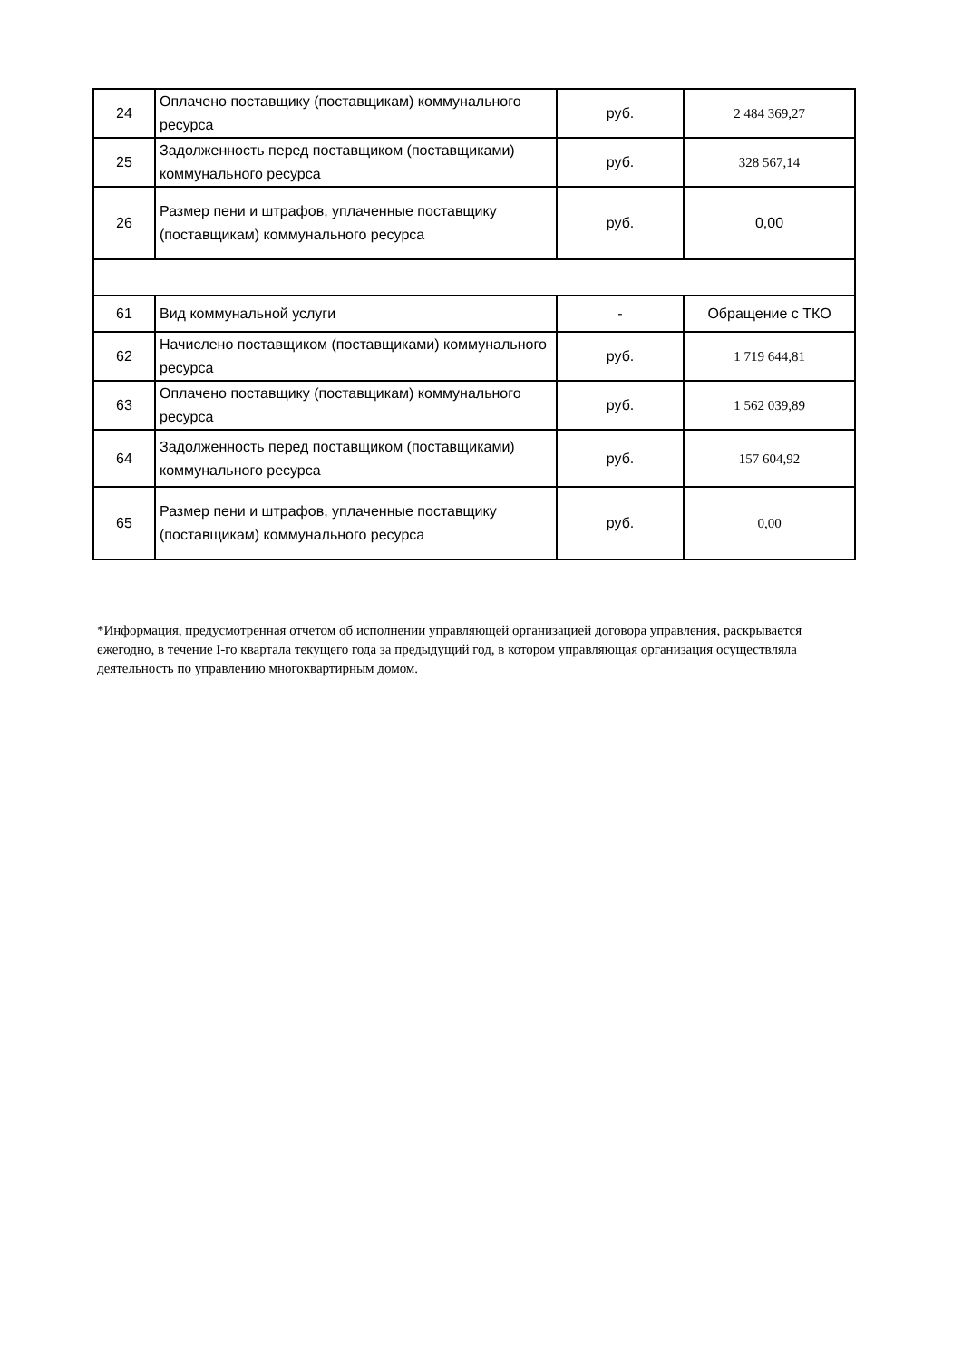| 24 | Оплачено поставщику (поставщикам) коммунального ресурса | руб. | 2 484 369,27 |
| 25 | Задолженность перед поставщиком (поставщиками) коммунального ресурса | руб. | 328 567,14 |
| 26 | Размер пени и штрафов, уплаченные поставщику (поставщикам) коммунального ресурса | руб. | 0,00 |
| 61 | Вид коммунальной услуги | - | Обращение с ТКО |
| 62 | Начислено поставщиком (поставщиками) коммунального ресурса | руб. | 1 719 644,81 |
| 63 | Оплачено поставщику (поставщикам) коммунального ресурса | руб. | 1 562 039,89 |
| 64 | Задолженность перед поставщиком (поставщиками) коммунального ресурса | руб. | 157 604,92 |
| 65 | Размер пени и штрафов, уплаченные поставщику (поставщикам) коммунального ресурса | руб. | 0,00 |
*Информация, предусмотренная отчетом об исполнении управляющей организацией договора управления, раскрывается ежегодно, в течение I-го квартала текущего года за предыдущий год, в котором управляющая организация осуществляла деятельность по управлению многоквартирным домом.